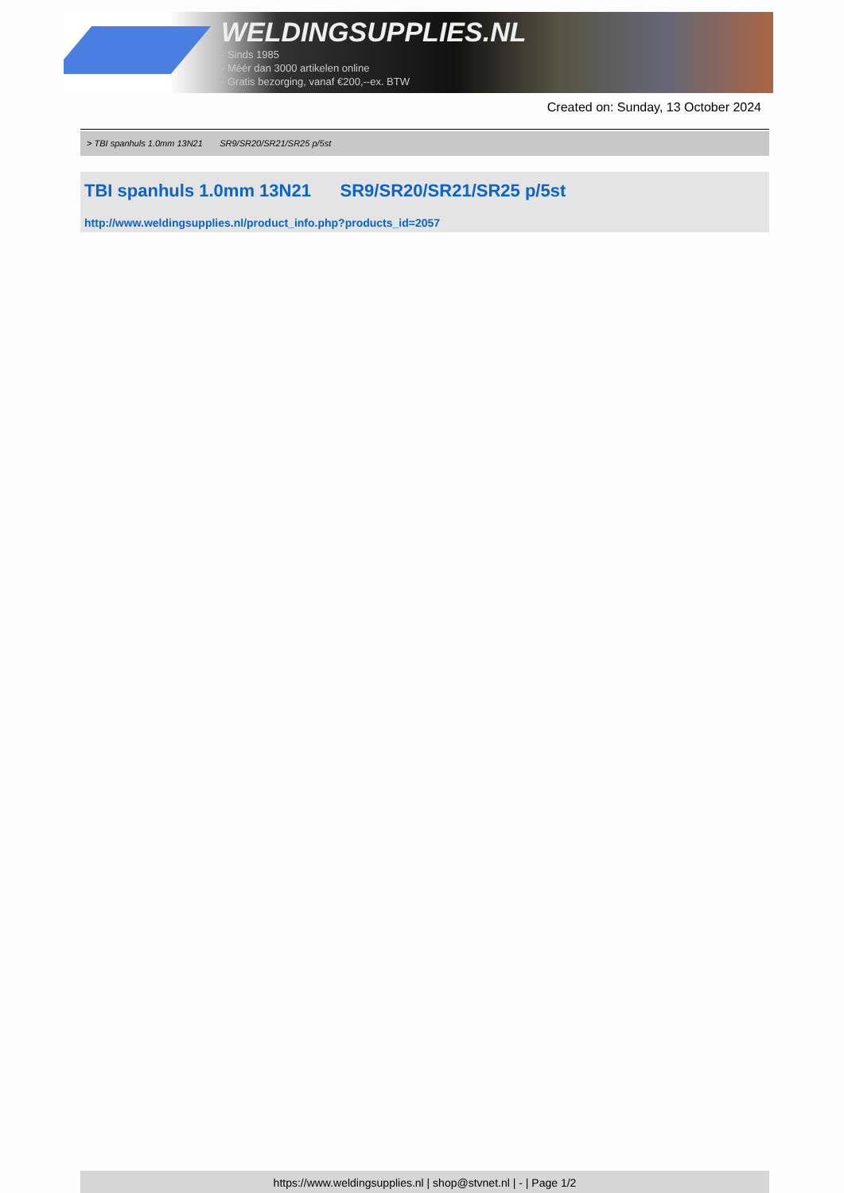WELDINGSUPPLIES.NL
- Sinds 1985
- Méér dan 3000 artikelen online
- Gratis bezorging, vanaf €200,--ex. BTW
Created on: Sunday, 13 October 2024
> TBI spanhuls 1.0mm 13N21 SR9/SR20/SR21/SR25 p/5st
TBI spanhuls 1.0mm 13N21 SR9/SR20/SR21/SR25 p/5st
http://www.weldingsupplies.nl/product_info.php?products_id=2057
https://www.weldingsupplies.nl | shop@stvnet.nl | - | Page 1/2